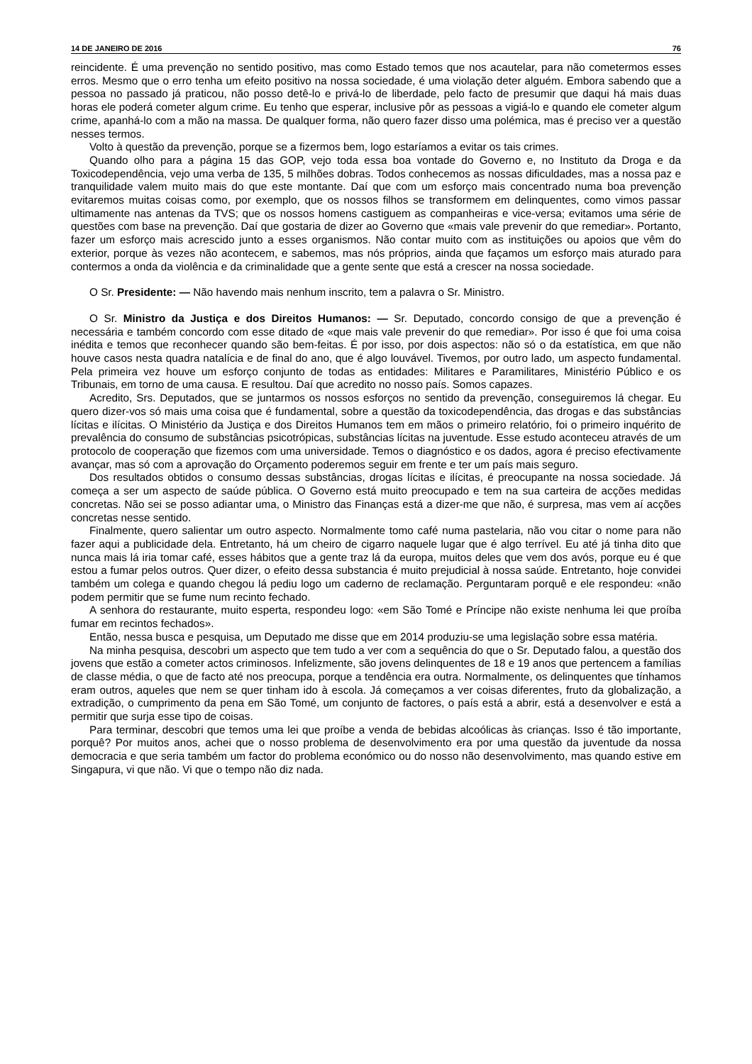14 DE JANEIRO DE 2016 76
reincidente. É uma prevenção no sentido positivo, mas como Estado temos que nos acautelar, para não cometermos esses erros. Mesmo que o erro tenha um efeito positivo na nossa sociedade, é uma violação deter alguém. Embora sabendo que a pessoa no passado já praticou, não posso detê-lo e privá-lo de liberdade, pelo facto de presumir que daqui há mais duas horas ele poderá cometer algum crime. Eu tenho que esperar, inclusive pôr as pessoas a vigiá-lo e quando ele cometer algum crime, apanhá-lo com a mão na massa. De qualquer forma, não quero fazer disso uma polémica, mas é preciso ver a questão nesses termos.
Volto à questão da prevenção, porque se a fizermos bem, logo estaríamos a evitar os tais crimes.
Quando olho para a página 15 das GOP, vejo toda essa boa vontade do Governo e, no Instituto da Droga e da Toxicodependência, vejo uma verba de 135, 5 milhões dobras. Todos conhecemos as nossas dificuldades, mas a nossa paz e tranquilidade valem muito mais do que este montante. Daí que com um esforço mais concentrado numa boa prevenção evitaremos muitas coisas como, por exemplo, que os nossos filhos se transformem em delinquentes, como vimos passar ultimamente nas antenas da TVS; que os nossos homens castiguem as companheiras e vice-versa; evitamos uma série de questões com base na prevenção. Daí que gostaria de dizer ao Governo que «mais vale prevenir do que remediar». Portanto, fazer um esforço mais acrescido junto a esses organismos. Não contar muito com as instituições ou apoios que vêm do exterior, porque às vezes não acontecem, e sabemos, mas nós próprios, ainda que façamos um esforço mais aturado para contermos a onda da violência e da criminalidade que a gente sente que está a crescer na nossa sociedade.
O Sr. Presidente: — Não havendo mais nenhum inscrito, tem a palavra o Sr. Ministro.
O Sr. Ministro da Justiça e dos Direitos Humanos: — Sr. Deputado, concordo consigo de que a prevenção é necessária e também concordo com esse ditado de «que mais vale prevenir do que remediar». Por isso é que foi uma coisa inédita e temos que reconhecer quando são bem-feitas. É por isso, por dois aspectos: não só o da estatística, em que não houve casos nesta quadra natalícia e de final do ano, que é algo louvável. Tivemos, por outro lado, um aspecto fundamental. Pela primeira vez houve um esforço conjunto de todas as entidades: Militares e Paramilitares, Ministério Público e os Tribunais, em torno de uma causa. E resultou. Daí que acredito no nosso país. Somos capazes.
Acredito, Srs. Deputados, que se juntarmos os nossos esforços no sentido da prevenção, conseguiremos lá chegar. Eu quero dizer-vos só mais uma coisa que é fundamental, sobre a questão da toxicodependência, das drogas e das substâncias lícitas e ilícitas. O Ministério da Justiça e dos Direitos Humanos tem em mãos o primeiro relatório, foi o primeiro inquérito de prevalência do consumo de substâncias psicotrópicas, substâncias lícitas na juventude. Esse estudo aconteceu através de um protocolo de cooperação que fizemos com uma universidade. Temos o diagnóstico e os dados, agora é preciso efectivamente avançar, mas só com a aprovação do Orçamento poderemos seguir em frente e ter um país mais seguro.
Dos resultados obtidos o consumo dessas substâncias, drogas lícitas e ilícitas, é preocupante na nossa sociedade. Já começa a ser um aspecto de saúde pública. O Governo está muito preocupado e tem na sua carteira de acções medidas concretas. Não sei se posso adiantar uma, o Ministro das Finanças está a dizer-me que não, é surpresa, mas vem aí acções concretas nesse sentido.
Finalmente, quero salientar um outro aspecto. Normalmente tomo café numa pastelaria, não vou citar o nome para não fazer aqui a publicidade dela. Entretanto, há um cheiro de cigarro naquele lugar que é algo terrível. Eu até já tinha dito que nunca mais lá iria tomar café, esses hábitos que a gente traz lá da europa, muitos deles que vem dos avós, porque eu é que estou a fumar pelos outros. Quer dizer, o efeito dessa substancia é muito prejudicial à nossa saúde. Entretanto, hoje convidei também um colega e quando chegou lá pediu logo um caderno de reclamação. Perguntaram porquê e ele respondeu: «não podem permitir que se fume num recinto fechado.
A senhora do restaurante, muito esperta, respondeu logo: «em São Tomé e Príncipe não existe nenhuma lei que proíba fumar em recintos fechados».
Então, nessa busca e pesquisa, um Deputado me disse que em 2014 produziu-se uma legislação sobre essa matéria.
Na minha pesquisa, descobri um aspecto que tem tudo a ver com a sequência do que o Sr. Deputado falou, a questão dos jovens que estão a cometer actos criminosos. Infelizmente, são jovens delinquentes de 18 e 19 anos que pertencem a famílias de classe média, o que de facto até nos preocupa, porque a tendência era outra. Normalmente, os delinquentes que tínhamos eram outros, aqueles que nem se quer tinham ido à escola. Já começamos a ver coisas diferentes, fruto da globalização, a extradição, o cumprimento da pena em São Tomé, um conjunto de factores, o país está a abrir, está a desenvolver e está a permitir que surja esse tipo de coisas.
Para terminar, descobri que temos uma lei que proíbe a venda de bebidas alcoólicas às crianças. Isso é tão importante, porquê? Por muitos anos, achei que o nosso problema de desenvolvimento era por uma questão da juventude da nossa democracia e que seria também um factor do problema económico ou do nosso não desenvolvimento, mas quando estive em Singapura, vi que não. Vi que o tempo não diz nada.